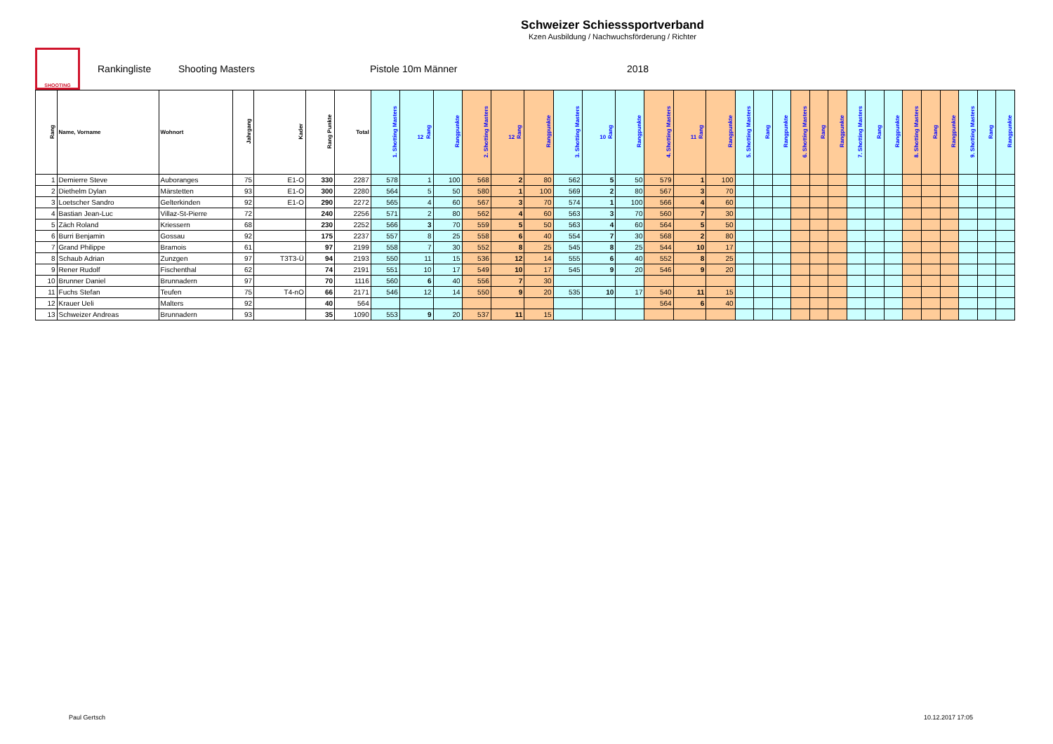Schweizer Schiesssportverband
Kzen Ausbildung / Nachwuchsförderung / Richter
SHOOTING
Rankingliste Shooting Masters Pistole 10m Männer 2018
| Rang | Name, Vorname | Wohnort | Jahrgang | Kader | Rang Punkte | Total | 1. Shotting Masters | 12 Rang | Rangpunkte | 2. Shotting Masters | 12 Rang | Rangpunkte | 3. Shotting Masters | 10 Rang | Rangpunkte | 4. Shotting Masters | 11 Rang | Rangpunkte | 5. Shotting Masters | Rang | Rangpunkte | 6. Shotting Masters | Rang | Rangpunkte | 7. Shotting Masters | Rang | Rangpunkte | 8. Shotting Masters | Rang | Rangpunkte | 9. Shotting Masters | Rang | Rangpunkte |
| --- | --- | --- | --- | --- | --- | --- | --- | --- | --- | --- | --- | --- | --- | --- | --- | --- | --- | --- | --- | --- | --- | --- | --- | --- | --- | --- | --- | --- | --- | --- | --- | --- | --- |
| 1 | Demierre Steve | Auboranges | 75 | E1-O | 330 | 2287 | 578 | 1 | 100 | 568 | 2 | 80 | 562 | 5 | 50 | 579 | 1 | 100 | | | | | | | | | | | | | | | |
| 2 | Diethelm Dylan | Märstetten | 93 | E1-O | 300 | 2280 | 564 | 5 | 50 | 580 | 1 | 100 | 569 | 2 | 80 | 567 | 3 | 70 | | | | | | | | | | | | | | | |
| 3 | Loetscher Sandro | Gelterkinden | 92 | E1-O | 290 | 2272 | 565 | 4 | 60 | 567 | 3 | 70 | 574 | 1 | 100 | 566 | 4 | 60 | | | | | | | | | | | | | | | |
| 4 | Bastian Jean-Luc | Villaz-St-Pierre | 72 | | 240 | 2256 | 571 | 2 | 80 | 562 | 4 | 60 | 563 | 3 | 70 | 560 | 7 | 30 | | | | | | | | | | | | | | | |
| 5 | Zäch Roland | Kriessern | 68 | | 230 | 2252 | 566 | 3 | 70 | 559 | 5 | 50 | 563 | 4 | 60 | 564 | 5 | 50 | | | | | | | | | | | | | | | |
| 6 | Burri Benjamin | Gossau | 92 | | 175 | 2237 | 557 | 8 | 25 | 558 | 6 | 40 | 554 | 7 | 30 | 568 | 2 | 80 | | | | | | | | | | | | | | | |
| 7 | Grand Philippe | Bramois | 61 | | 97 | 2199 | 558 | 7 | 30 | 552 | 8 | 25 | 545 | 8 | 25 | 544 | 10 | 17 | | | | | | | | | | | | | | | |
| 8 | Schaub Adrian | Zunzgen | 97 | T3T3-Ü | 94 | 2193 | 550 | 11 | 15 | 536 | 12 | 14 | 555 | 6 | 40 | 552 | 8 | 25 | | | | | | | | | | | | | | | |
| 9 | Rener Rudolf | Fischenthal | 62 | | 74 | 2191 | 551 | 10 | 17 | 549 | 10 | 17 | 545 | 9 | 20 | 546 | 9 | 20 | | | | | | | | | | | | | | | |
| 10 | Brunner Daniel | Brunnadern | 97 | | 70 | 1116 | 560 | 6 | 40 | 556 | 7 | 30 | | | | | | | | | | | | | | | | | | | | | |
| 11 | Fuchs Stefan | Teufen | 75 | T4-nO | 66 | 2171 | 546 | 12 | 14 | 550 | 9 | 20 | 535 | 10 | 17 | 540 | 11 | 15 | | | | | | | | | | | | | | | |
| 12 | Krauer Ueli | Malters | 92 | | 40 | 564 | | | | | | | | | | 564 | 6 | 40 | | | | | | | | | | | | | | | |
| 13 | Schweizer Andreas | Brunnadern | 93 | | 35 | 1090 | 553 | 9 | 20 | 537 | 11 | 15 | | | | | | | | | | | | | | | | | | | | | |
Paul Gertsch 10.12.2017 17:05